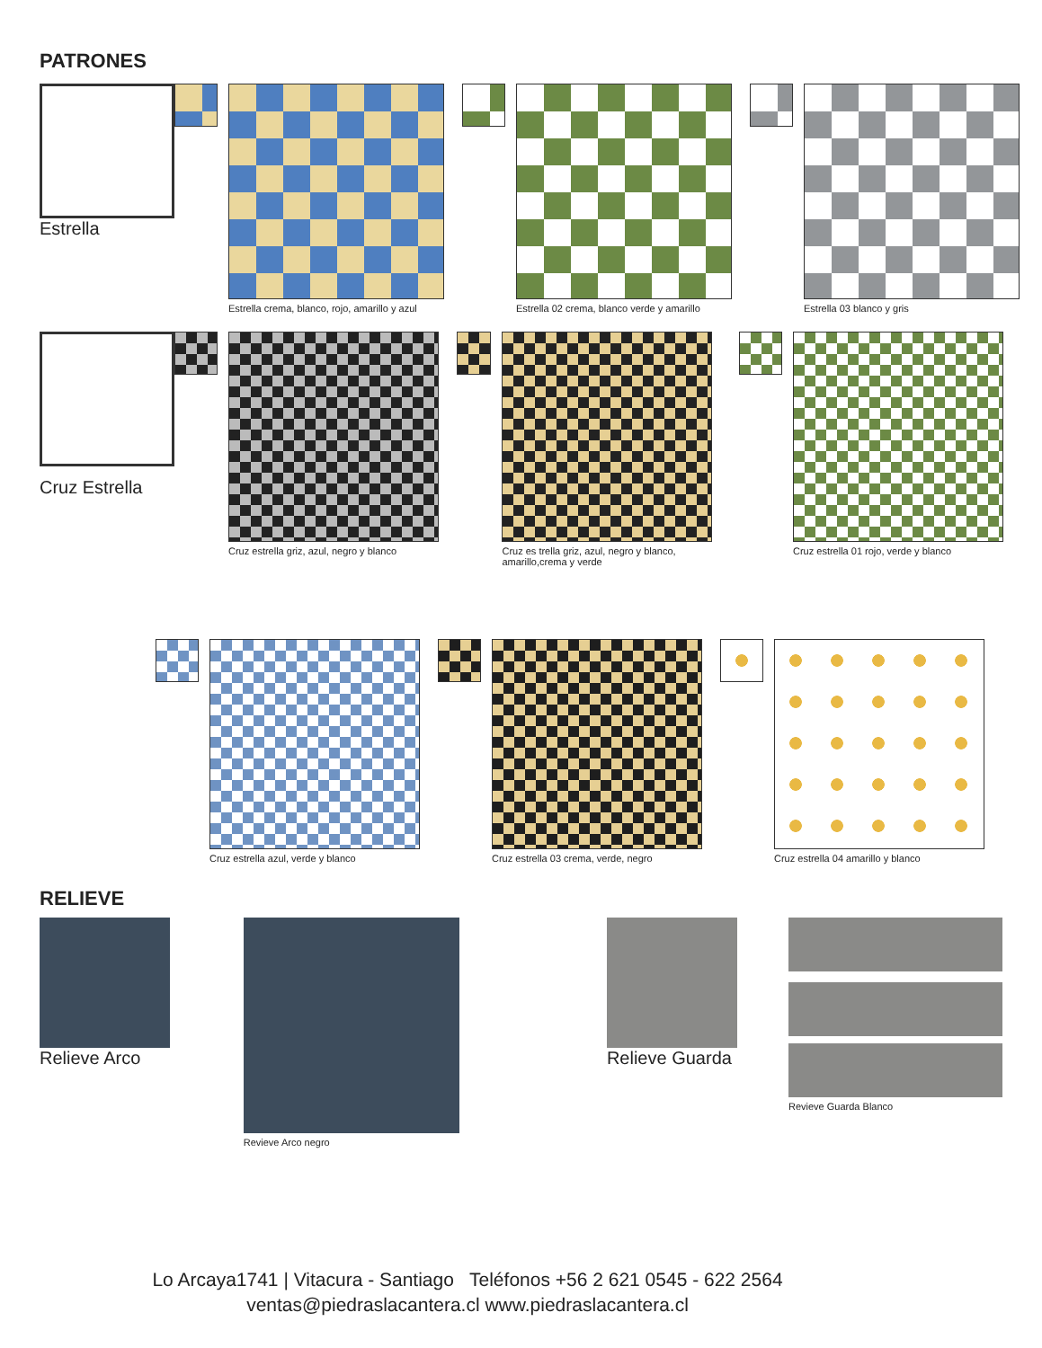PATRONES
Estrella
Estrella crema, blanco, rojo, amarillo y azul
Estrella 02 crema, blanco verde y amarillo
Estrella 03 blanco y gris
Cruz Estrella
Cruz estrella griz, azul, negro y blanco
Cruz es trella griz, azul, negro y blanco, amarillo,crema y verde
Cruz estrella 01 rojo, verde y blanco
Cruz estrella azul, verde y blanco
Cruz estrella 03 crema, verde, negro
Cruz estrella 04 amarillo y blanco
RELIEVE
Relieve Arco
Revieve Arco negro
Relieve Guarda
Revieve Guarda Blanco
Lo Arcaya1741 | Vitacura - Santiago Teléfonos +56 2 621 0545 - 622 2564
ventas@piedraslacantera.cl www.piedraslacantera.cl